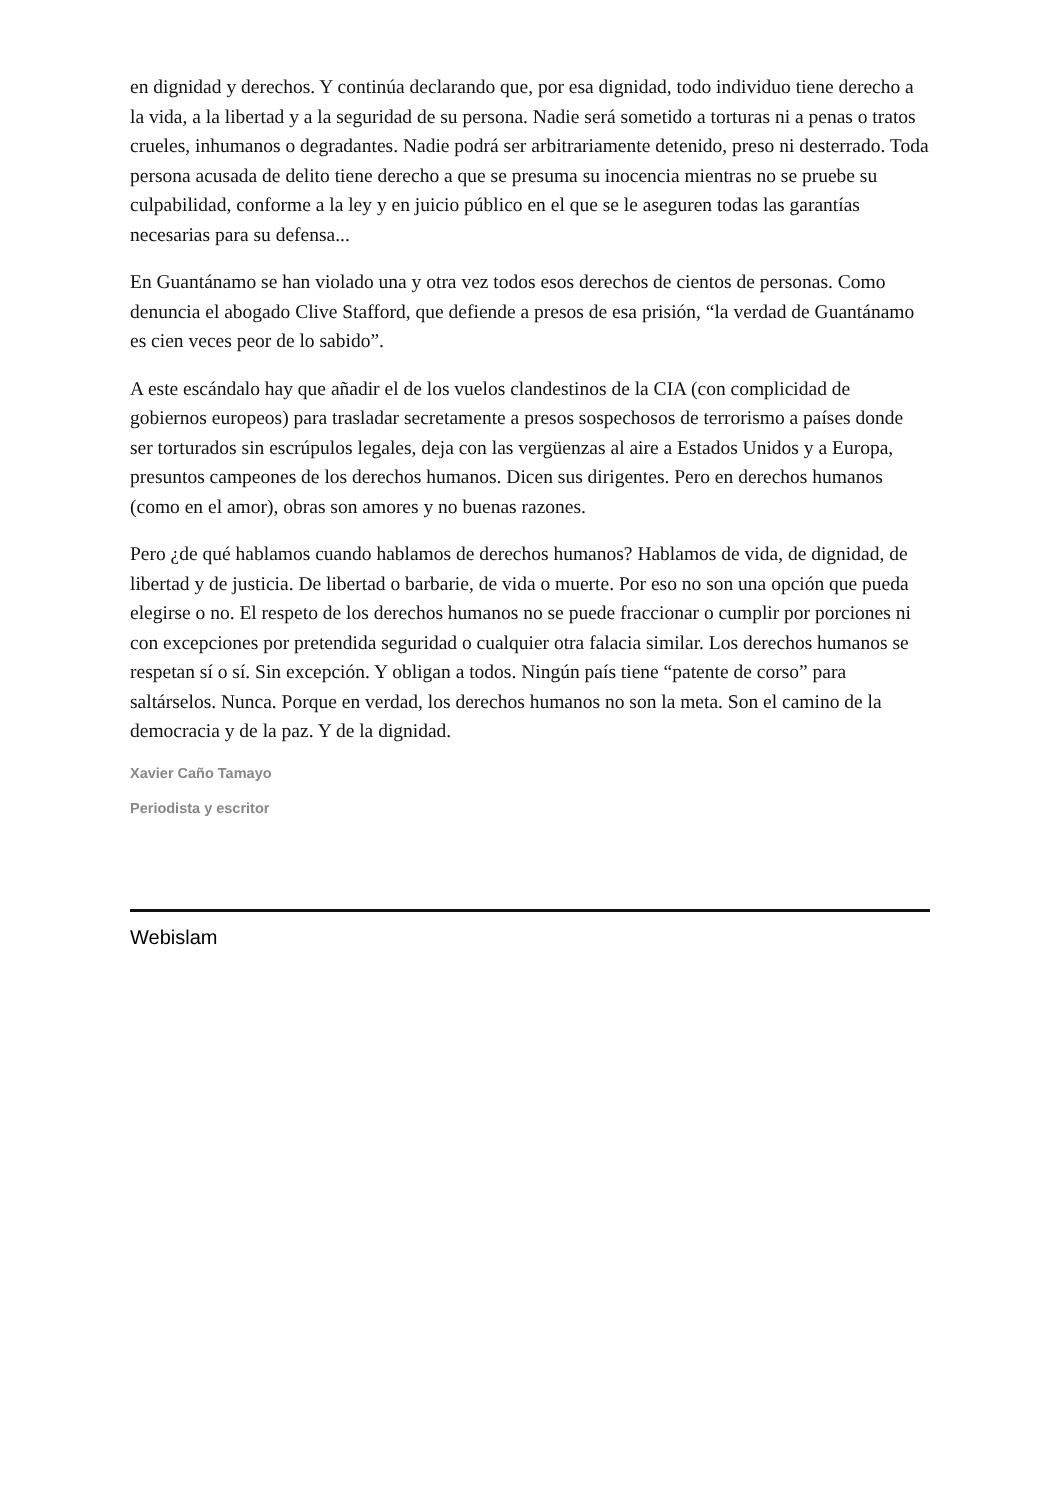en dignidad y derechos. Y continúa declarando que, por esa dignidad, todo individuo tiene derecho a la vida, a la libertad y a la seguridad de su persona. Nadie será sometido a torturas ni a penas o tratos crueles, inhumanos o degradantes. Nadie podrá ser arbitrariamente detenido, preso ni desterrado. Toda persona acusada de delito tiene derecho a que se presuma su inocencia mientras no se pruebe su culpabilidad, conforme a la ley y en juicio público en el que se le aseguren todas las garantías necesarias para su defensa...
En Guantánamo se han violado una y otra vez todos esos derechos de cientos de personas. Como denuncia el abogado Clive Stafford, que defiende a presos de esa prisión, “la verdad de Guantánamo es cien veces peor de lo sabido”.
A este escándalo hay que añadir el de los vuelos clandestinos de la CIA (con complicidad de gobiernos europeos) para trasladar secretamente a presos sospechosos de terrorismo a países donde ser torturados sin escrúpulos legales, deja con las vergüenzas al aire a Estados Unidos y a Europa, presuntos campeones de los derechos humanos. Dicen sus dirigentes. Pero en derechos humanos (como en el amor), obras son amores y no buenas razones.
Pero ¿de qué hablamos cuando hablamos de derechos humanos? Hablamos de vida, de dignidad, de libertad y de justicia. De libertad o barbarie, de vida o muerte. Por eso no son una opción que pueda elegirse o no. El respeto de los derechos humanos no se puede fraccionar o cumplir por porciones ni con excepciones por pretendida seguridad o cualquier otra falacia similar. Los derechos humanos se respetan sí o sí. Sin excepción. Y obligan a todos. Ningún país tiene “patente de corso” para saltárselos. Nunca. Porque en verdad, los derechos humanos no son la meta. Son el camino de la democracia y de la paz. Y de la dignidad.
Xavier Caño Tamayo
Periodista y escritor
Webislam